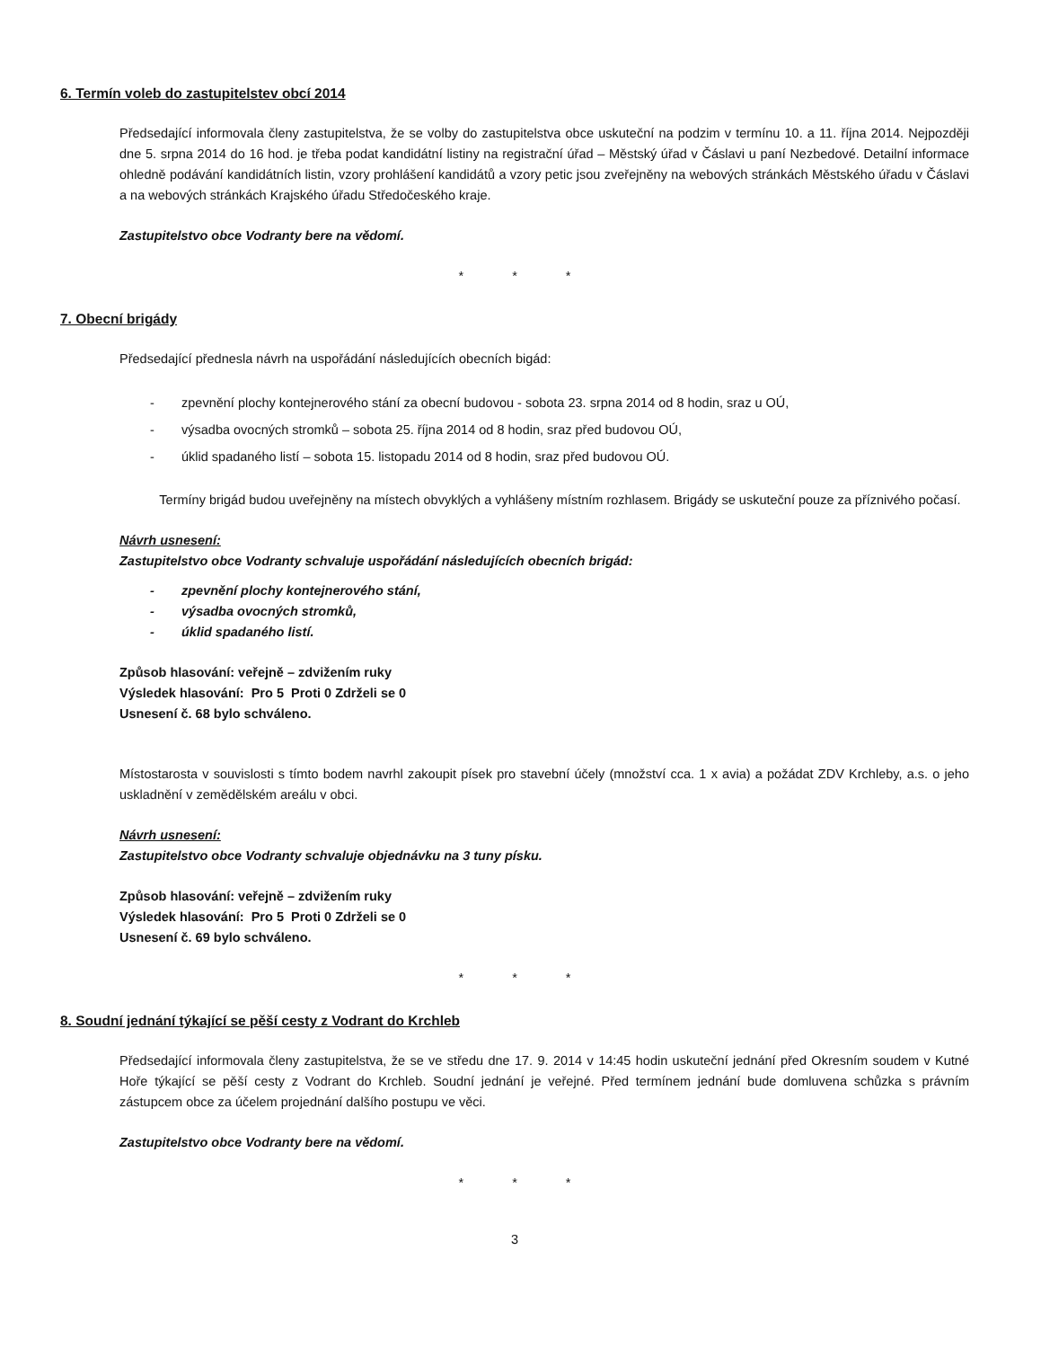6. Termín voleb do zastupitelstev obcí 2014
Předsedající informovala členy zastupitelstva, že se volby do zastupitelstva obce uskuteční na podzim v termínu 10. a 11. října 2014. Nejpozději dne 5. srpna 2014 do 16 hod. je třeba podat kandidátní listiny na registrační úřad – Městský úřad v Čáslavi u paní Nezbedové. Detailní informace ohledně podávání kandidátních listin, vzory prohlášení kandidátů a vzory petic jsou zveřejněny na webových stránkách Městského úřadu v Čáslavi a na webových stránkách Krajského úřadu Středočeského kraje.
Zastupitelstvo obce Vodranty bere na vědomí.
* * *
7. Obecní brigády
Předsedající přednesla návrh na uspořádání následujících obecních bigád:
- zpevnění plochy kontejnerového stání za obecní budovou - sobota 23. srpna 2014 od 8 hodin, sraz u OÚ,
- výsadba ovocných stromků – sobota 25. října 2014 od 8 hodin, sraz před budovou OÚ,
- úklid spadaného listí – sobota 15. listopadu 2014 od 8 hodin, sraz před budovou OÚ.
Termíny brigád budou uveřejněny na místech obvyklých a vyhlášeny místním rozhlasem. Brigády se uskuteční pouze za příznivého počasí.
Návrh usnesení:
Zastupitelstvo obce Vodranty schvaluje uspořádání následujících obecních brigád:
- zpevnění plochy kontejnerového stání,
- výsadba ovocných stromků,
- úklid spadaného listí.
Způsob hlasování: veřejně – zdvižením ruky
Výsledek hlasování: Pro 5 Proti 0 Zdrželi se 0
Usnesení č. 68 bylo schváleno.
Místostarosta v souvislosti s tímto bodem navrhl zakoupit písek pro stavební účely (množství cca. 1 x avia) a požádat ZDV Krchleby, a.s. o jeho uskladnění v zemědělském areálu v obci.
Návrh usnesení:
Zastupitelstvo obce Vodranty schvaluje objednávku na 3 tuny písku.
Způsob hlasování: veřejně – zdvižením ruky
Výsledek hlasování: Pro 5 Proti 0 Zdrželi se 0
Usnesení č. 69 bylo schváleno.
* * *
8. Soudní jednání týkající se pěší cesty z Vodrant do Krchleb
Předsedající informovala členy zastupitelstva, že se ve středu dne 17. 9. 2014 v 14:45 hodin uskuteční jednání před Okresním soudem v Kutné Hoře týkající se pěší cesty z Vodrant do Krchleb. Soudní jednání je veřejné. Před termínem jednání bude domluvena schůzka s právním zástupcem obce za účelem projednání dalšího postupu ve věci.
Zastupitelstvo obce Vodranty bere na vědomí.
* * *
3